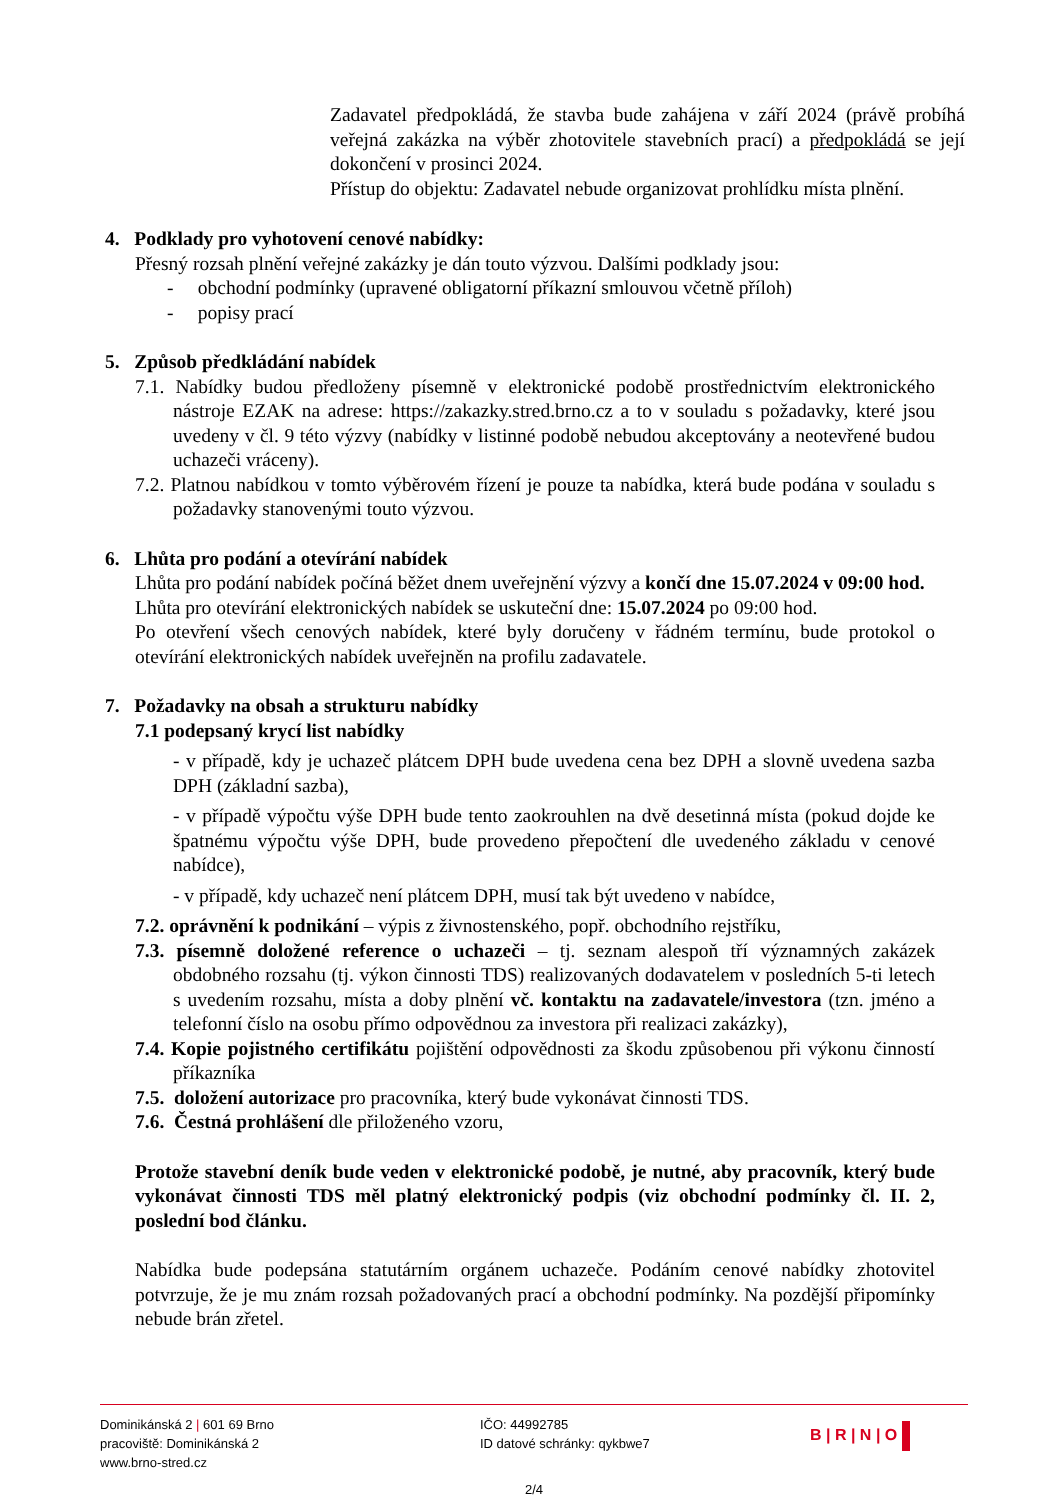Zadavatel předpokládá, že stavba bude zahájena v září 2024 (právě probíhá veřejná zakázka na výběr zhotovitele stavebních prací) a předpokládá se její dokončení v prosinci 2024.
Přístup do objektu: Zadavatel nebude organizovat prohlídku místa plnění.
4. Podklady pro vyhotovení cenové nabídky:
Přesný rozsah plnění veřejné zakázky je dán touto výzvou. Dalšími podklady jsou:
- obchodní podmínky (upravené obligatorní příkazní smlouvou včetně příloh)
- popisy prací
5. Způsob předkládání nabídek
7.1. Nabídky budou předloženy písemně v elektronické podobě prostřednictvím elektronického nástroje EZAK na adrese: https://zakazky.stred.brno.cz a to v souladu s požadavky, které jsou uvedeny v čl. 9 této výzvy (nabídky v listinné podobě nebudou akceptovány a neotevřené budou uchazeči vráceny).
7.2. Platnou nabídkou v tomto výběrovém řízení je pouze ta nabídka, která bude podána v souladu s požadavky stanovenými touto výzvou.
6. Lhůta pro podání a otevírání nabídek
Lhůta pro podání nabídek počíná běžet dnem uveřejnění výzvy a končí dne 15.07.2024 v 09:00 hod.
Lhůta pro otevírání elektronických nabídek se uskuteční dne: 15.07.2024 po 09:00 hod.
Po otevření všech cenových nabídek, které byly doručeny v řádném termínu, bude protokol o otevírání elektronických nabídek uveřejněn na profilu zadavatele.
7. Požadavky na obsah a strukturu nabídky
7.1 podepsaný krycí list nabídky
- v případě, kdy je uchazeč plátcem DPH bude uvedena cena bez DPH a slovně uvedena sazba DPH (základní sazba),
- v případě výpočtu výše DPH bude tento zaokrouhlen na dvě desetinná místa (pokud dojde ke špatnému výpočtu výše DPH, bude provedeno přepočtení dle uvedeného základu v cenové nabídce),
- v případě, kdy uchazeč není plátcem DPH, musí tak být uvedeno v nabídce,
7.2. oprávnění k podnikání – výpis z živnostenského, popř. obchodního rejstříku,
7.3. písemně doložené reference o uchazeči – tj. seznam alespoň tří významných zakázek obdobného rozsahu (tj. výkon činnosti TDS) realizovaných dodavatelem v posledních 5-ti letech s uvedením rozsahu, místa a doby plnění vč. kontaktu na zadavatele/investora (tzn. jméno a telefonní číslo na osobu přímo odpovědnou za investora při realizaci zakázky),
7.4. Kopie pojistného certifikátu pojištění odpovědnosti za škodu způsobenou při výkonu činností příkazníka
7.5. doložení autorizace pro pracovníka, který bude vykonávat činnosti TDS.
7.6. Čestná prohlášení dle přiloženého vzoru,
Protože stavební deník bude veden v elektronické podobě, je nutné, aby pracovník, který bude vykonávat činnosti TDS měl platný elektronický podpis (viz obchodní podmínky čl. II. 2, poslední bod článku.
Nabídka bude podepsána statutárním orgánem uchazeče. Podáním cenové nabídky zhotovitel potvrzuje, že je mu znám rozsah požadovaných prací a obchodní podmínky. Na pozdější připomínky nebude brán zřetel.
Dominikánská 2 | 601 69 Brno
pracoviště: Dominikánská 2
www.brno-stred.cz
IČO: 44992785
ID datové schránky: qykbwe7
B | R | N | O
2/4